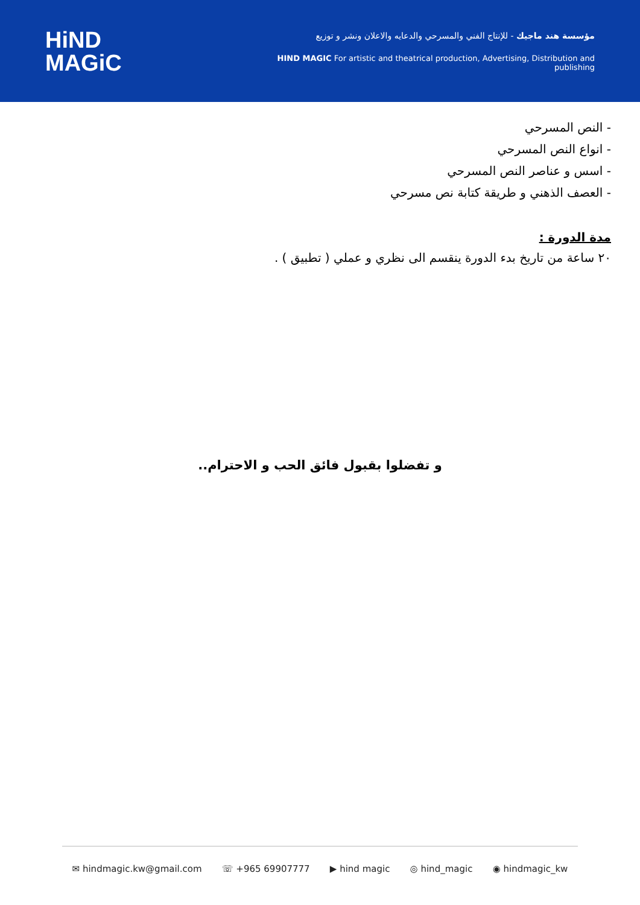HiND
MAGiC
مؤسسة هند ماجيك - للإنتاج الفني والمسرحي والدعايه والاعلان ونشر و توزيع
HIND MAGIC For artistic and theatrical production, Advertising, Distribution and publishing
- النص المسرحي
- انواع النص المسرحي
- اسس و عناصر النص المسرحي
- العصف الذهني و طريقة كتابة نص مسرحي
مدة الدورة :
٢٠ ساعة من تاريخ بدء الدورة ينقسم الى نظري و عملي ( تطبيق ) .
و تفضلوا بقبول فائق الحب و الاحترام..
✉ hindmagic.kw@gmail.com ☏ +965 69907777 ▶ hind magic ◎ hind_magic ◉ hindmagic_kw